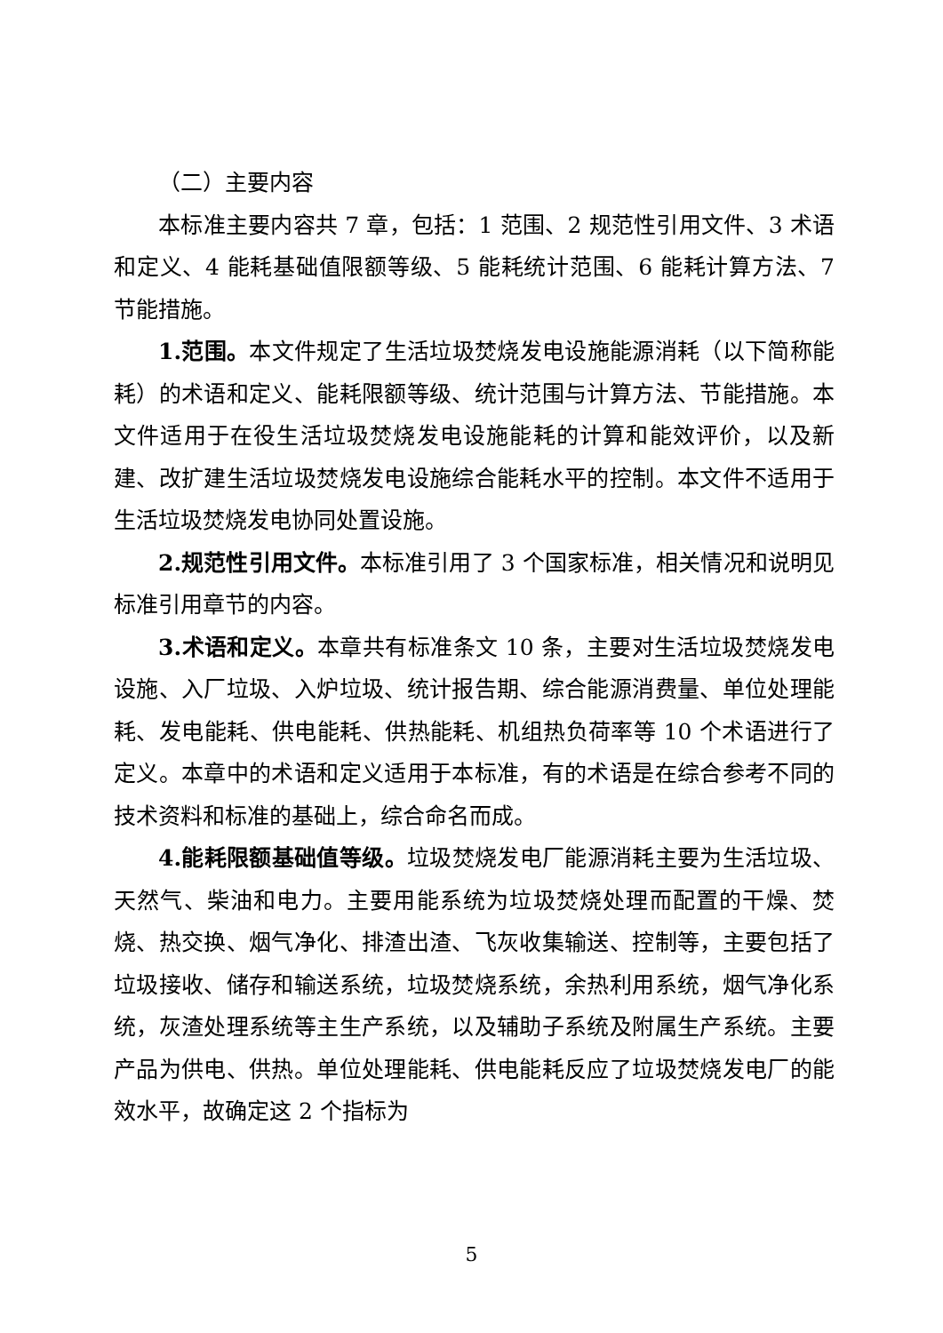（二）主要内容
本标准主要内容共 7 章，包括：1 范围、2 规范性引用文件、3 术语和定义、4 能耗基础值限额等级、5 能耗统计范围、6 能耗计算方法、7 节能措施。
1.范围。本文件规定了生活垃圾焚烧发电设施能源消耗（以下简称能耗）的术语和定义、能耗限额等级、统计范围与计算方法、节能措施。本文件适用于在役生活垃圾焚烧发电设施能耗的计算和能效评价，以及新建、改扩建生活垃圾焚烧发电设施综合能耗水平的控制。本文件不适用于生活垃圾焚烧发电协同处置设施。
2.规范性引用文件。本标准引用了 3 个国家标准，相关情况和说明见标准引用章节的内容。
3.术语和定义。本章共有标准条文 10 条，主要对生活垃圾焚烧发电设施、入厂垃圾、入炉垃圾、统计报告期、综合能源消费量、单位处理能耗、发电能耗、供电能耗、供热能耗、机组热负荷率等 10 个术语进行了定义。本章中的术语和定义适用于本标准，有的术语是在综合参考不同的技术资料和标准的基础上，综合命名而成。
4.能耗限额基础值等级。垃圾焚烧发电厂能源消耗主要为生活垃圾、天然气、柴油和电力。主要用能系统为垃圾焚烧处理而配置的干燥、焚烧、热交换、烟气净化、排渣出渣、飞灰收集输送、控制等，主要包括了垃圾接收、储存和输送系统，垃圾焚烧系统，余热利用系统，烟气净化系统，灰渣处理系统等主生产系统，以及辅助子系统及附属生产系统。主要产品为供电、供热。单位处理能耗、供电能耗反应了垃圾焚烧发电厂的能效水平，故确定这 2 个指标为
5